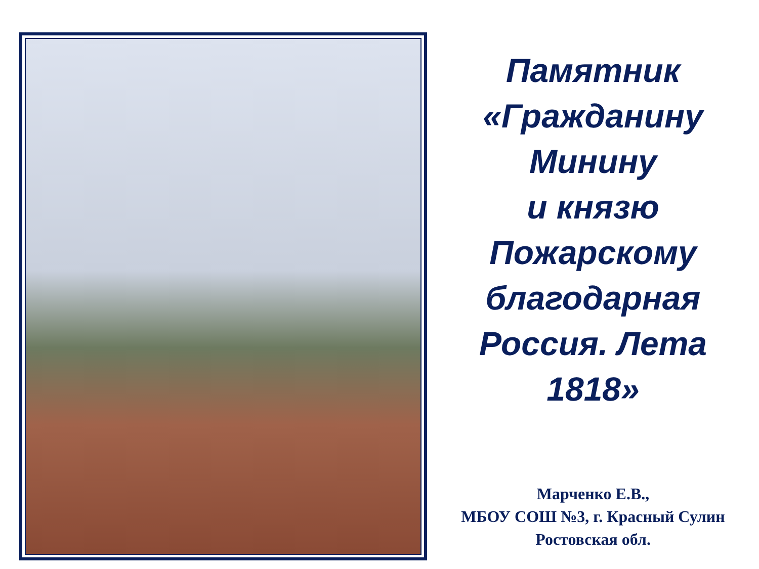Памятник
«Гражданину
Минину
и князю
Пожарскому
благодарная
Россия. Лета
1818»
Марченко Е.В.,
МБОУ СОШ №3, г. Красный Сулин
Ростовская обл.